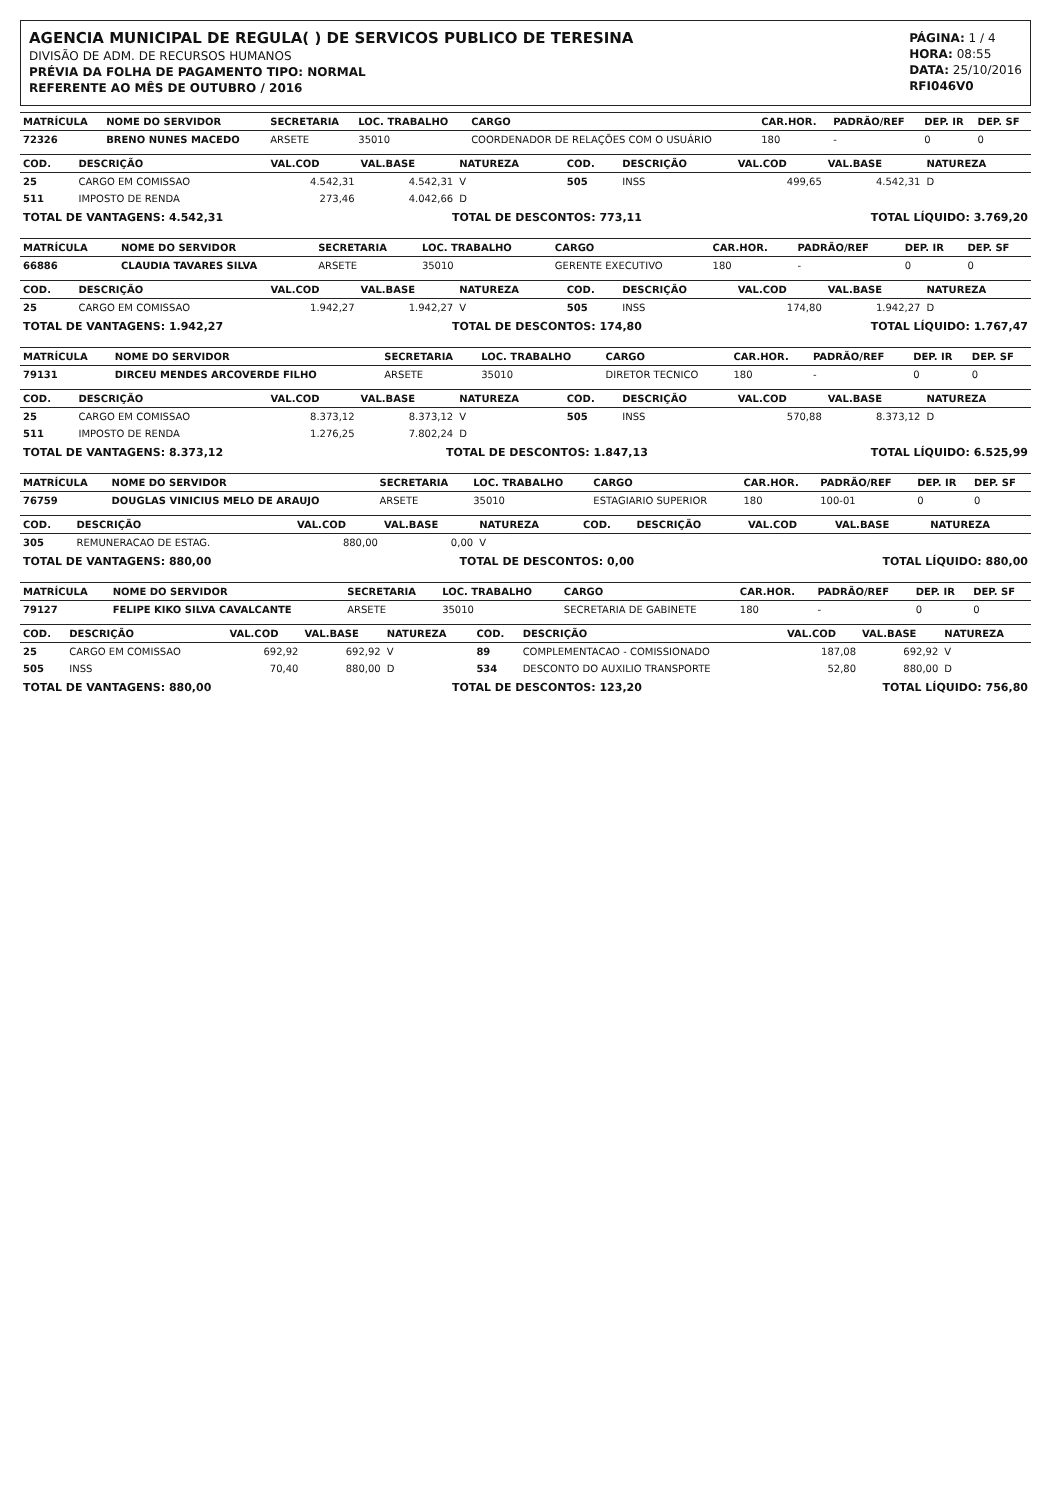AGENCIA MUNICIPAL DE REGULA( ) DE SERVICOS PUBLICO DE TERESINA
DIVISÃO DE ADM. DE RECURSOS HUMANOS
PRÉVIA DA FOLHA DE PAGAMENTO TIPO: NORMAL
REFERENTE AO MÊS DE OUTUBRO / 2016
PÁGINA: 1 / 4
HORA: 08:55
DATA: 25/10/2016
RFI046V0
| MATRÍCULA | NOME DO SERVIDOR | SECRETARIA | LOC. TRABALHO | CARGO | CAR.HOR. | PADRÃO/REF | DEP. IR | DEP. SF |
| --- | --- | --- | --- | --- | --- | --- | --- | --- |
| 72326 | BRENO NUNES MACEDO | ARSETE | 35010 | COORDENADOR DE RELAÇÕES COM O USUÁRIO | 180 | - | 0 | 0 |
| COD. | DESCRIÇÃO | VAL.COD | VAL.BASE | NATUREZA | COD. | DESCRIÇÃO | VAL.COD | VAL.BASE | NATUREZA |
| --- | --- | --- | --- | --- | --- | --- | --- | --- | --- |
| 25 | CARGO EM COMISSAO | 4.542,31 | 4.542,31 | V | 505 | INSS | 499,65 | 4.542,31 | D |
| 511 | IMPOSTO DE RENDA | 273,46 | 4.042,66 | D | | | | | |
TOTAL DE VANTAGENS: 4.542,31 TOTAL DE DESCONTOS: 773,11 TOTAL LÍQUIDO: 3.769,20
| MATRÍCULA | NOME DO SERVIDOR | SECRETARIA | LOC. TRABALHO | CARGO | CAR.HOR. | PADRÃO/REF | DEP. IR | DEP. SF |
| --- | --- | --- | --- | --- | --- | --- | --- | --- |
| 66886 | CLAUDIA TAVARES SILVA | ARSETE | 35010 | GERENTE EXECUTIVO | 180 | - | 0 | 0 |
| COD. | DESCRIÇÃO | VAL.COD | VAL.BASE | NATUREZA | COD. | DESCRIÇÃO | VAL.COD | VAL.BASE | NATUREZA |
| --- | --- | --- | --- | --- | --- | --- | --- | --- | --- |
| 25 | CARGO EM COMISSAO | 1.942,27 | 1.942,27 | V | 505 | INSS | 174,80 | 1.942,27 | D |
TOTAL DE VANTAGENS: 1.942,27 TOTAL DE DESCONTOS: 174,80 TOTAL LÍQUIDO: 1.767,47
| MATRÍCULA | NOME DO SERVIDOR | SECRETARIA | LOC. TRABALHO | CARGO | CAR.HOR. | PADRÃO/REF | DEP. IR | DEP. SF |
| --- | --- | --- | --- | --- | --- | --- | --- | --- |
| 79131 | DIRCEU MENDES ARCOVERDE FILHO | ARSETE | 35010 | DIRETOR TECNICO | 180 | - | 0 | 0 |
| COD. | DESCRIÇÃO | VAL.COD | VAL.BASE | NATUREZA | COD. | DESCRIÇÃO | VAL.COD | VAL.BASE | NATUREZA |
| --- | --- | --- | --- | --- | --- | --- | --- | --- | --- |
| 25 | CARGO EM COMISSAO | 8.373,12 | 8.373,12 | V | 505 | INSS | 570,88 | 8.373,12 | D |
| 511 | IMPOSTO DE RENDA | 1.276,25 | 7.802,24 | D | | | | | |
TOTAL DE VANTAGENS: 8.373,12 TOTAL DE DESCONTOS: 1.847,13 TOTAL LÍQUIDO: 6.525,99
| MATRÍCULA | NOME DO SERVIDOR | SECRETARIA | LOC. TRABALHO | CARGO | CAR.HOR. | PADRÃO/REF | DEP. IR | DEP. SF |
| --- | --- | --- | --- | --- | --- | --- | --- | --- |
| 76759 | DOUGLAS VINICIUS MELO DE ARAUJO | ARSETE | 35010 | ESTAGIARIO SUPERIOR | 180 | 100-01 | 0 | 0 |
| COD. | DESCRIÇÃO | VAL.COD | VAL.BASE | NATUREZA | COD. | DESCRIÇÃO | VAL.COD | VAL.BASE | NATUREZA |
| --- | --- | --- | --- | --- | --- | --- | --- | --- | --- |
| 305 | REMUNERACAO DE ESTAG. | 880,00 | 0,00 | V | | | | | |
TOTAL DE VANTAGENS: 880,00 TOTAL DE DESCONTOS: 0,00 TOTAL LÍQUIDO: 880,00
| MATRÍCULA | NOME DO SERVIDOR | SECRETARIA | LOC. TRABALHO | CARGO | CAR.HOR. | PADRÃO/REF | DEP. IR | DEP. SF |
| --- | --- | --- | --- | --- | --- | --- | --- | --- |
| 79127 | FELIPE KIKO SILVA CAVALCANTE | ARSETE | 35010 | SECRETARIA DE GABINETE | 180 | - | 0 | 0 |
| COD. | DESCRIÇÃO | VAL.COD | VAL.BASE | NATUREZA | COD. | DESCRIÇÃO | VAL.COD | VAL.BASE | NATUREZA |
| --- | --- | --- | --- | --- | --- | --- | --- | --- | --- |
| 25 | CARGO EM COMISSAO | 692,92 | 692,92 | V | 89 | COMPLEMENTACAO - COMISSIONADO | 187,08 | 692,92 | V |
| 505 | INSS | 70,40 | 880,00 | D | 534 | DESCONTO DO AUXILIO TRANSPORTE | 52,80 | 880,00 | D |
TOTAL DE VANTAGENS: 880,00 TOTAL DE DESCONTOS: 123,20 TOTAL LÍQUIDO: 756,80